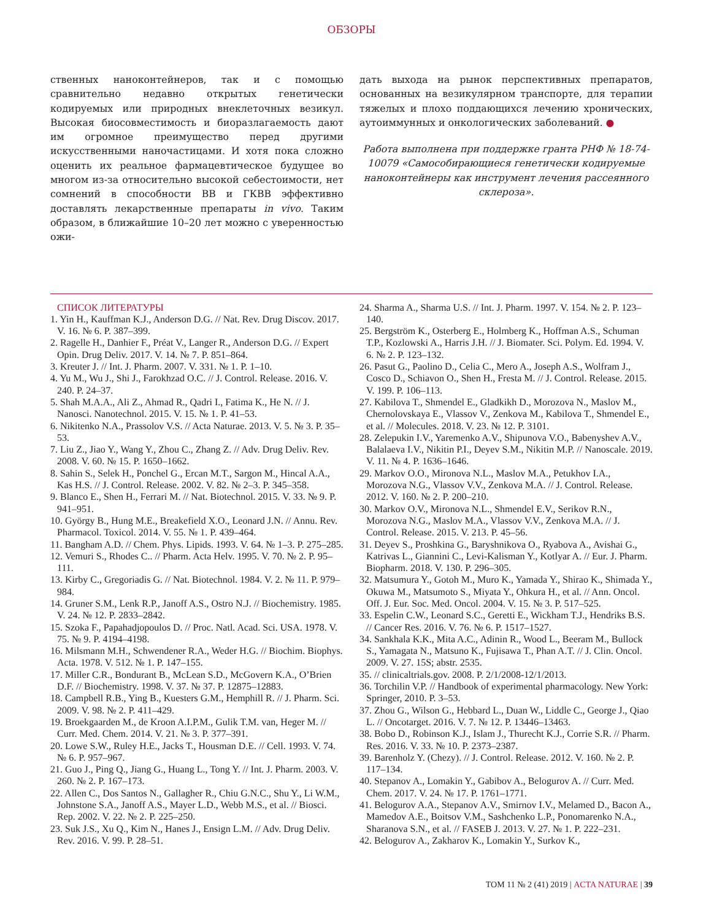ОБЗОРЫ
ственных наноконтейнеров, так и с помощью сравнительно недавно открытых генетически кодируемых или природных внеклеточных везикул. Высокая биосовместимость и биоразлагаемость дают им огромное преимущество перед другими искусственными наночастицами. И хотя пока сложно оценить их реальное фармацевтическое будущее во многом из-за относительно высокой себестоимости, нет сомнений в способности ВВ и ГКВВ эффективно доставлять лекарственные препараты in vivo. Таким образом, в ближайшие 10–20 лет можно с уверенностью ожи-
дать выхода на рынок перспективных препаратов, основанных на везикулярном транспорте, для терапии тяжелых и плохо поддающихся лечению хронических, аутоиммунных и онкологических заболеваний. ●
Работа выполнена при поддержке гранта РНФ № 18-74-10079 «Самособирающиеся генетически кодируемые наноконтейнеры как инструмент лечения рассеянного склероза».
СПИСОК ЛИТЕРАТУРЫ
1. Yin H., Kauffman K.J., Anderson D.G. // Nat. Rev. Drug Discov. 2017. V. 16. № 6. P. 387–399.
2. Ragelle H., Danhier F., Préat V., Langer R., Anderson D.G. // Expert Opin. Drug Deliv. 2017. V. 14. № 7. P. 851–864.
3. Kreuter J. // Int. J. Pharm. 2007. V. 331. № 1. P. 1–10.
4. Yu M., Wu J., Shi J., Farokhzad O.C. // J. Control. Release. 2016. V. 240. P. 24–37.
5. Shah M.A.A., Ali Z., Ahmad R., Qadri I., Fatima K., He N. // J. Nanosci. Nanotechnol. 2015. V. 15. № 1. P. 41–53.
6. Nikitenko N.A., Prassolov V.S. // Acta Naturae. 2013. V. 5. № 3. P. 35–53.
7. Liu Z., Jiao Y., Wang Y., Zhou C., Zhang Z. // Adv. Drug Deliv. Rev. 2008. V. 60. № 15. P. 1650–1662.
8. Sahin S., Selek H., Ponchel G., Ercan M.T., Sargon M., Hincal A.A., Kas H.S. // J. Control. Release. 2002. V. 82. № 2–3. P. 345–358.
9. Blanco E., Shen H., Ferrari M. // Nat. Biotechnol. 2015. V. 33. № 9. P. 941–951.
10. György B., Hung M.E., Breakefield X.O., Leonard J.N. // Annu. Rev. Pharmacol. Toxicol. 2014. V. 55. № 1. P. 439–464.
11. Bangham A.D. // Chem. Phys. Lipids. 1993. V. 64. № 1–3. P. 275–285.
12. Vemuri S., Rhodes C.. // Pharm. Acta Helv. 1995. V. 70. № 2. P. 95–111.
13. Kirby C., Gregoriadis G. // Nat. Biotechnol. 1984. V. 2. № 11. P. 979–984.
14. Gruner S.M., Lenk R.P., Janoff A.S., Ostro N.J. // Biochemistry. 1985. V. 24. № 12. P. 2833–2842.
15. Szoka F., Papahadjopoulos D. // Proc. Natl. Acad. Sci. USA. 1978. V. 75. № 9. P. 4194–4198.
16. Milsmann M.H., Schwendener R.A., Weder H.G. // Biochim. Biophys. Acta. 1978. V. 512. № 1. P. 147–155.
17. Miller C.R., Bondurant B., McLean S.D., McGovern K.A., O’Brien D.F. // Biochemistry. 1998. V. 37. № 37. P. 12875–12883.
18. Campbell R.B., Ying B., Kuesters G.M., Hemphill R. // J. Pharm. Sci. 2009. V. 98. № 2. P. 411–429.
19. Broekgaarden M., de Kroon A.I.P.M., Gulik T.M. van, Heger M. // Curr. Med. Chem. 2014. V. 21. № 3. P. 377–391.
20. Lowe S.W., Ruley H.E., Jacks T., Housman D.E. // Cell. 1993. V. 74. № 6. P. 957–967.
21. Guo J., Ping Q., Jiang G., Huang L., Tong Y. // Int. J. Pharm. 2003. V. 260. № 2. P. 167–173.
22. Allen C., Dos Santos N., Gallagher R., Chiu G.N.C., Shu Y., Li W.M., Johnstone S.A., Janoff A.S., Mayer L.D., Webb M.S., et al. // Biosci. Rep. 2002. V. 22. № 2. P. 225–250.
23. Suk J.S., Xu Q., Kim N., Hanes J., Ensign L.M. // Adv. Drug Deliv. Rev. 2016. V. 99. P. 28–51.
24. Sharma A., Sharma U.S. // Int. J. Pharm. 1997. V. 154. № 2. P. 123–140.
25. Bergström K., Osterberg E., Holmberg K., Hoffman A.S., Schuman T.P., Kozlowski A., Harris J.H. // J. Biomater. Sci. Polym. Ed. 1994. V. 6. № 2. P. 123–132.
26. Pasut G., Paolino D., Celia C., Mero A., Joseph A.S., Wolfram J., Cosco D., Schiavon O., Shen H., Fresta M. // J. Control. Release. 2015. V. 199. P. 106–113.
27. Kabilova T., Shmendel E., Gladkikh D., Morozova N., Maslov M., Chernolovskaya E., Vlassov V., Zenkova M., Kabilova T., Shmendel E., et al. // Molecules. 2018. V. 23. № 12. P. 3101.
28. Zelepukin I.V., Yaremenko A.V., Shipunova V.O., Babenyshev A.V., Balalaeva I.V., Nikitin P.I., Deyev S.M., Nikitin M.P. // Nanoscale. 2019. V. 11. № 4. P. 1636–1646.
29. Markov O.O., Mironova N.L., Maslov M.A., Petukhov I.A., Morozova N.G., Vlassov V.V., Zenkova M.A. // J. Control. Release. 2012. V. 160. № 2. P. 200–210.
30. Markov O.V., Mironova N.L., Shmendel E.V., Serikov R.N., Morozova N.G., Maslov M.A., Vlassov V.V., Zenkova M.A. // J. Control. Release. 2015. V. 213. P. 45–56.
31. Deyev S., Proshkina G., Baryshnikova O., Ryabova A., Avishai G., Katrivas L., Giannini C., Levi-Kalisman Y., Kotlyar A. // Eur. J. Pharm. Biopharm. 2018. V. 130. P. 296–305.
32. Matsumura Y., Gotoh M., Muro K., Yamada Y., Shirao K., Shimada Y., Okuwa M., Matsumoto S., Miyata Y., Ohkura H., et al. // Ann. Oncol. Off. J. Eur. Soc. Med. Oncol. 2004. V. 15. № 3. P. 517–525.
33. Espelin C.W., Leonard S.C., Geretti E., Wickham T.J., Hendriks B.S. // Cancer Res. 2016. V. 76. № 6. P. 1517–1527.
34. Sankhala K.K., Mita A.C., Adinin R., Wood L., Beeram M., Bullock S., Yamagata N., Matsuno K., Fujisawa T., Phan A.T. // J. Clin. Oncol. 2009. V. 27. 15S; abstr. 2535.
35. // clinicaltrials.gov. 2008. P. 2/1/2008-12/1/2013.
36. Torchilin V.P. // Handbook of experimental pharmacology. New York: Springer, 2010. P. 3–53.
37. Zhou G., Wilson G., Hebbard L., Duan W., Liddle C., George J., Qiao L. // Oncotarget. 2016. V. 7. № 12. P. 13446–13463.
38. Bobo D., Robinson K.J., Islam J., Thurecht K.J., Corrie S.R. // Pharm. Res. 2016. V. 33. № 10. P. 2373–2387.
39. Barenholz Y. (Chezy). // J. Control. Release. 2012. V. 160. № 2. P. 117–134.
40. Stepanov A., Lomakin Y., Gabibov A., Belogurov A. // Curr. Med. Chem. 2017. V. 24. № 17. P. 1761–1771.
41. Belogurov A.A., Stepanov A.V., Smirnov I.V., Melamed D., Bacon A., Mamedov A.E., Boitsov V.M., Sashchenko L.P., Ponomarenko N.A., Sharanova S.N., et al. // FASEB J. 2013. V. 27. № 1. P. 222–231.
42. Belogurov A., Zakharov K., Lomakin Y., Surkov K.,
ТОМ 11 № 2 (41) 2019 | ACTA NATURAE | 39